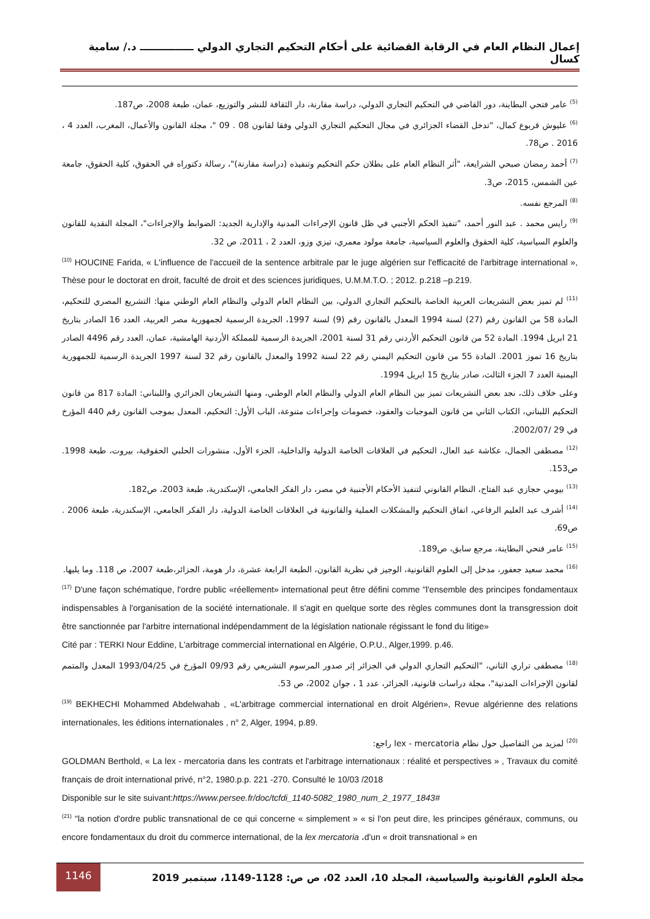إعمال النظام العام في الرقابة القضائية على أحكام التحكيم التجاري الدولي ـــــــــــــــ د./ سامية كسال
<sup>(5)</sup> عامر فتحي البطاينة، دور القاضي في التحكيم التجاري الدولي، دراسة مقارنة، دار الثقافة للنشر والتوزيع، عمان، طبعة 2008، ص187.
<sup>(6)</sup> عليوش قربوع كمال، "تدخل القضاء الجزائري في مجال التحكيم التجاري الدولي وفقا لقانون 08 . 09 "، مجلة القانون والأعمال، المغرب، العدد 4 ، 2016 . ص78.
<sup>(7)</sup> أحمد رمضان صبحي الشرايعة، "أثر النظام العام على بطلان حكم التحكيم وتنفيذه (دراسة مقارنة)"، رسالة دكتوراه في الحقوق، كلية الحقوق، جامعة عين الشمس، 2015، ص3.
<sup>(8)</sup> المرجع نفسه.
<sup>(9)</sup> رايس محمد . عبد النور أحمد، "تنفيذ الحكم الأجنبي في ظل قانون الإجراءات المدنية والإدارية الجديد: الضوابط والإجراءات"، المجلة النقدية للقانون والعلوم السياسية، كلية الحقوق والعلوم السياسية، جامعة مولود معمري، تيزي وزو، العدد 2 ، 2011، ص 32.
<sup>(10)</sup> HOUCINE Farida, « L'influence de l'accueil de la sentence arbitrale par le juge algérien sur l'efficacité de l'arbitrage international », Thèse pour le doctorat en droit, faculté de droit et des sciences juridiques, U.M.M.T.O. ; 2012. p.218 –p.219.
<sup>(11)</sup> لم تميز بعض التشريعات العربية الخاصة بالتحكيم التجاري الدولي، بين النظام العام الدولي والنظام العام الوطني منها: التشريع المصري للتحكيم، المادة 58 من القانون رقم (27) لسنة 1994 المعدل بالقانون رقم (9) لسنة 1997، الجريدة الرسمية لجمهورية مصر العربية، العدد 16 الصادر بتاريخ 21 ابريل 1994. المادة 52 من قانون التحكيم الأردني رقم 31 لسنة 2001، الجريدة الرسمية للمملكة الأردنية الهامشية، عمان، العدد رقم 4496 الصادر بتاريخ 16 تموز 2001. المادة 55 من قانون التحكيم اليمني رقم 22 لسنة 1992 والمعدل بالقانون رقم 32 لسنة 1997 الجريدة الرسمية للجمهورية اليمنية العدد 7 الجزء الثالث، صادر بتاريخ 15 ابريل 1994.
وعلى خلاف ذلك، نجد بعض التشريعات تميز بين النظام العام الدولي والنظام العام الوطني، ومنها التشريعان الجزائري واللبناني: المادة 817 من قانون التحكيم اللبناني، الكتاب الثاني من قانون الموجبات والعقود، خصومات وإجراءات متنوعة، الباب الأول: التحكيم، المعدل بموجب القانون رقم 440 المؤرخ في 29 /2002/07.
<sup>(12)</sup> مصطفى الجمال، عكاشة عبد العال، التحكيم في العلاقات الخاصة الدولية والداخلية، الجزء الأول، منشورات الحلبي الحقوقية، بيروت، طبعة 1998. ص153.
<sup>(13)</sup> بيومي حجازي عبد الفتاح، النظام القانوني لتنفيذ الأحكام الأجنبية في مصر، دار الفكر الجامعي، الإسكندرية، طبعة 2003، ص182.
<sup>(14)</sup> أشرف عبد العليم الرفاعي، اتفاق التحكيم والمشكلات العملية والقانونية في العلاقات الخاصة الدولية، دار الفكر الجامعي، الإسكندرية، طبعة 2006 . ص69.
<sup>(15)</sup> عامر فتحي البطاينة، مرجع سابق، ص189.
<sup>(16)</sup> محمد سعيد جعفور، مدخل إلى العلوم القانونية، الوجيز في نظرية القانون، الطبعة الرابعة عشرة، دار هومة، الجزائر،طبعة 2007، ص 118. وما يليها.
<sup>(17)</sup> D'une façon schématique, l'ordre public «réellement» international peut être défini comme "l'ensemble des principes fondamentaux indispensables à l'organisation de la société internationale. Il s'agit en quelque sorte des règles communes dont la transgression doit être sanctionnée par l'arbitre international indépendamment de la législation nationale régissant le fond du litige»
Cité par : TERKI Nour Eddine, L'arbitrage commercial international en Algérie, O.P.U., Alger,1999. p.46.
<sup>(18)</sup> مصطفى تراري الثاني، "التحكيم التجاري الدولي في الجزائر إثر صدور المرسوم التشريعي رقم 09/93 المؤرخ في 1993/04/25 المعدل والمتمم لقانون الإجراءات المدنية"، مجلة دراسات قانونية، الجزائر، عدد 1 ، جوان 2002، ص 53.
<sup>(19)</sup> BEKHECHI Mohammed Abdelwahab , «L'arbitrage commercial international en droit Algérien», Revue algérienne des relations internationales, les éditions internationales , n° 2, Alger, 1994, p.89.
<sup>(20)</sup> لمزيد من التفاصيل حول نظام lex - mercatoria راجع:
GOLDMAN Berthold, « La lex - mercatoria dans les contrats et l'arbitrage internationaux : réalité et perspectives » , Travaux du comité français de droit international privé, n°2, 1980.p.p. 221 -270. Consulté le 10/03 /2018
Disponible sur le site suivant:https://www.persee.fr/doc/tcfdi_1140-5082_1980_num_2_1977_1843#
<sup>(21)</sup> "la notion d'ordre public transnational de ce qui concerne « simplement » « si l'on peut dire, les principes généraux, communs, ou encore fondamentaux du droit du commerce international, de la lex mercatoria ،d'un « droit transnational » en
1146
مجلة العلوم القانونية والسياسية، المجلد 10، العدد 02، ص ص: 1128-1149، سبتمبر 2019